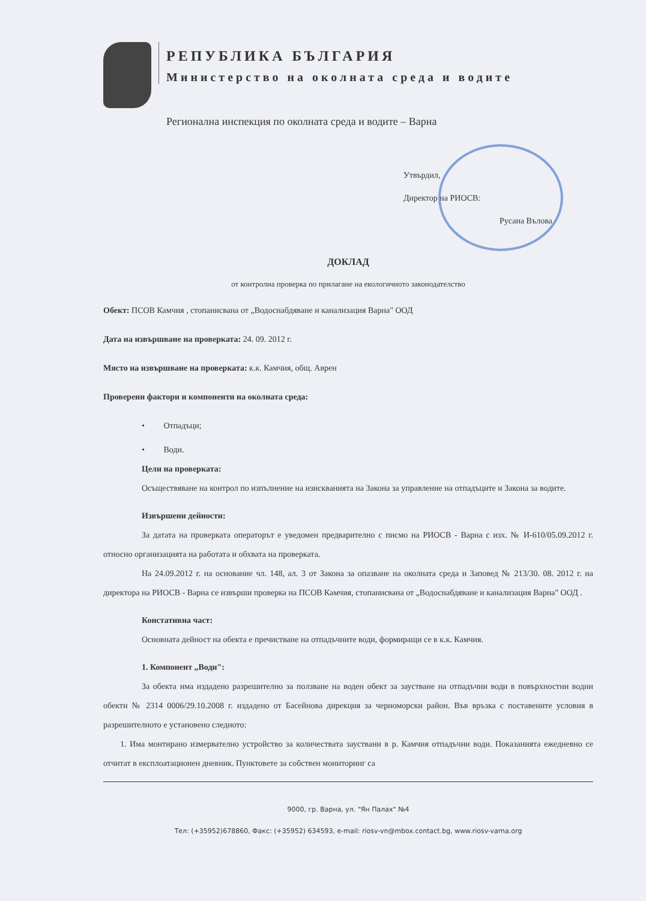РЕПУБЛИКА БЪЛГАРИЯ
Министерство на околната среда и водите
Регионална инспекция по околната среда и водите – Варна
Утвърдил,
Директор на РИОСВ:
Русана Вълова
ДОКЛАД
от контролна проверка по прилагане на екологичното законодателство
Обект: ПСОВ Камчия , стопанисвана от „Водоснабдяване и канализация Варна" ООД
Дата на извършване на проверката: 24. 09. 2012 г.
Място на извършване на проверката: к.к. Камчия, общ. Аврен
Проверени фактори и компоненти на околната среда:
• Отпадъци;
• Води.
Цели на проверката:
Осъществяване на контрол по изпълнение на изискванията на Закона за управление на отпадъците и Закона за водите.
Извършени дейности:
За датата на проверката операторът е уведомен предварително с писмо на РИОСВ - Варна с изх. № И-610/05.09.2012 г. относно организацията на работата и обхвата на проверката.
На 24.09.2012 г. на основание чл. 148, ал. 3 от Закона за опазване на околната среда и Заповед № 213/30. 08. 2012 г. на директора на РИОСВ - Варна се извърши проверка на ПСОВ Камчия, стопанисвана от „Водоснабдяване и канализация Варна" ООД .
Констативна част:
Основната дейност на обекта е пречистване на отпадъчните води, формиращи се в к.к. Камчия.
1. Компонент „Води":
За обекта има издадено разрешително за ползване на воден обект за заустване на отпадъчни води в повърхностни водни обекти № 2314 0006/29.10.2008 г. издадено от Басейнова дирекция за черноморски район. Във връзка с поставените условия в разрешителното е установено следното:
1. Има монтирано измервателно устройство за количествата зауствани в р. Камчия отпадъчни води. Показанията ежедневно се отчитат в експлоатационен дневник. Пунктовете за собствен мониторинг са
9000, гр. Варна, ул. "Ян Палах" №4
Тел: (+35952)678860, Факс: (+35952) 634593, e-mail: riosv-vn@mbox.contact.bg, www.riosv-varna.org